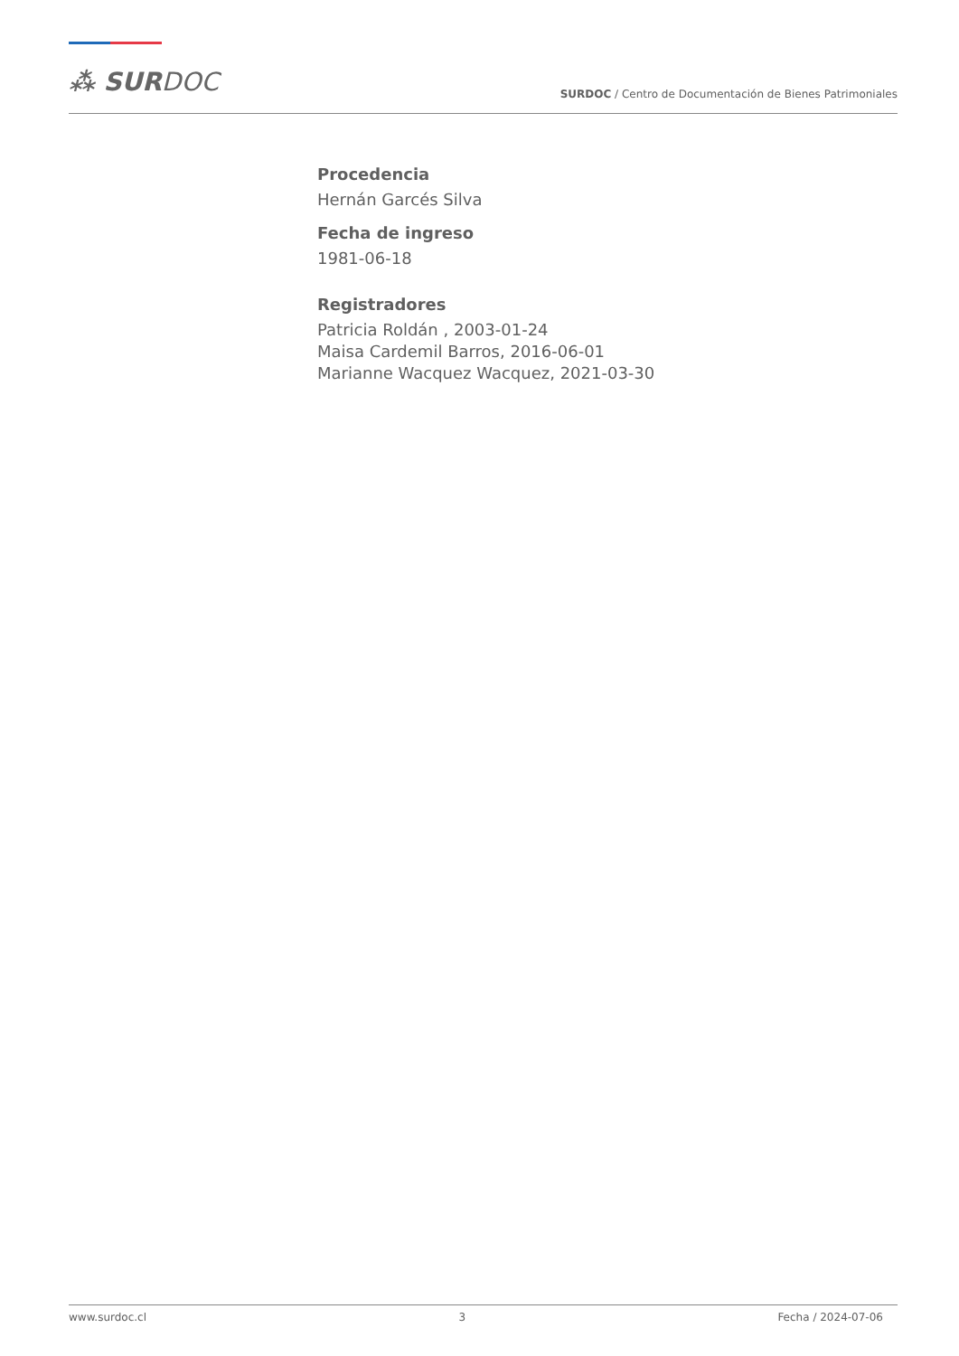⁂ SURDOC
SURDOC / Centro de Documentación de Bienes Patrimoniales
Procedencia
Hernán Garcés Silva
Fecha de ingreso
1981-06-18
Registradores
Patricia Roldán , 2003-01-24
Maisa Cardemil Barros, 2016-06-01
Marianne Wacquez Wacquez, 2021-03-30
www.surdoc.cl 3 Fecha / 2024-07-06